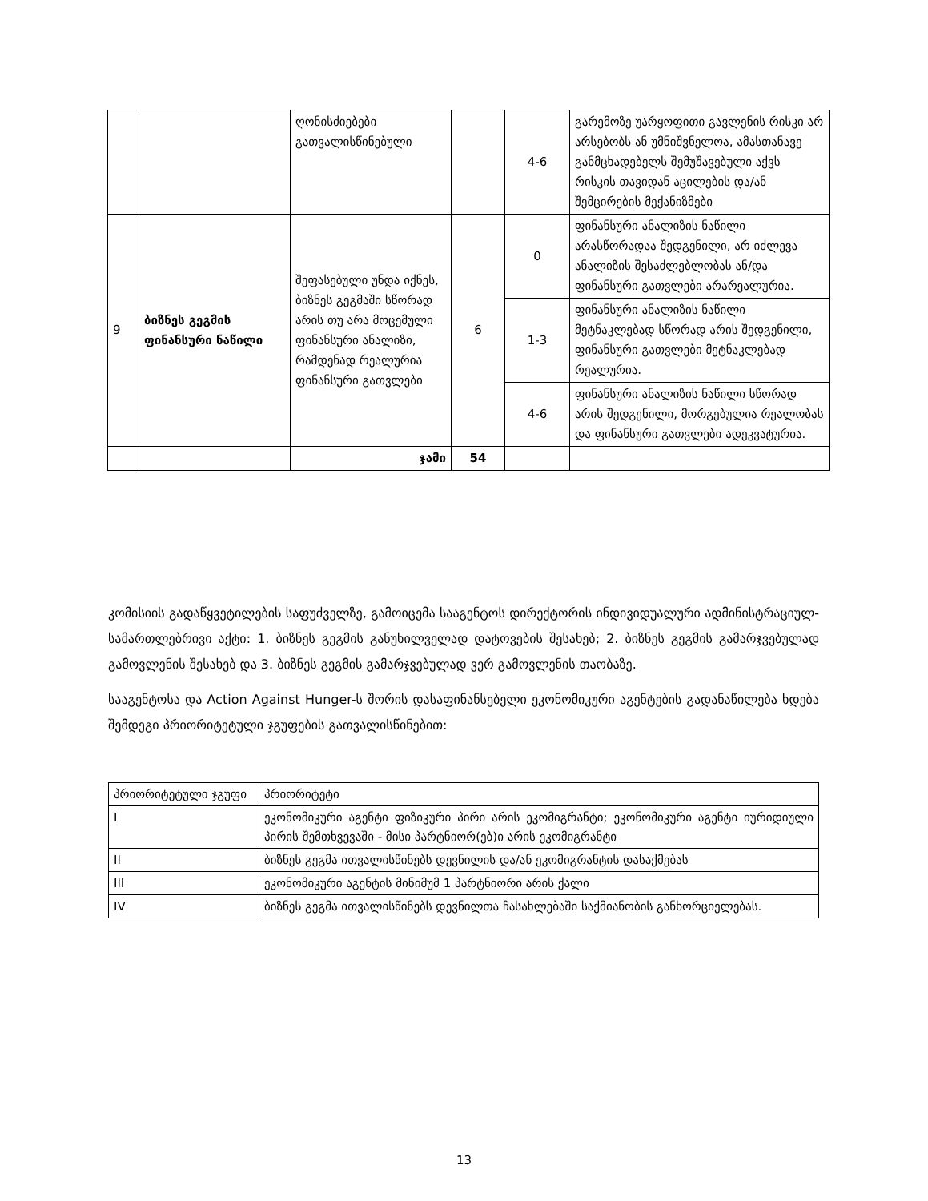| | | ღონისძიებები გათვალისწინებული | | 4-6 | გარემოზე უარყოფითი გავლენის რისკი არ არსებობს ან უმნიშვნელოა, ამასთანავე განმცხადებელს შემუშავებული აქვს რისკის თავიდან აცილების და/ან შემცირების მექანიზმები |
| 9 | ბიზნეს გეგმის ფინანსური ნაწილი | შეფასებული უნდა იქნეს, ბიზნეს გეგმაში სწორად არის თუ არა მოცემული ფინანსური ანალიზი, რამდენად რეალურია ფინანსური გათვლები | 6 | 0 | ფინანსური ანალიზის ნაწილი არასწორადაა შედგენილი, არ იძლევა ანალიზის შესაძლებლობას ან/და ფინანსური გათვლები არარეალურია. |
| | | | | 1-3 | ფინანსური ანალიზის ნაწილი მეტნაკლებად სწორად არის შედგენილი, ფინანსური გათვლები მეტნაკლებად რეალურია. |
| | | | | 4-6 | ფინანსური ანალიზის ნაწილი სწორად არის შედგენილი, მორგებულია რეალობას და ფინანსური გათვლები ადეკვატურია. |
| | | ჯამი | 54 | | |
კომისიის გადაწყვეტილების საფუძველზე, გამოიცემა სააგენტოს დირექტორის ინდივიდუალური ადმინისტრაციულ-სამართლებრივი აქტი: 1. ბიზნეს გეგმის განუხილველად დატოვების შესახებ; 2. ბიზნეს გეგმის გამარჯვებულად გამოვლენის შესახებ და 3. ბიზნეს გეგმის გამარჯვებულად ვერ გამოვლენის თაობაზე.
სააგენტოსა და Action Against Hunger-ს შორის დასაფინანსებელი ეკონომიკური აგენტების გადანაწილება ხდება შემდეგი პრიორიტეტული ჯგუფების გათვალისწინებით:
| პრიორიტეტული ჯგუფი | პრიორიტეტი |
| I | ეკონომიკური აგენტი ფიზიკური პირი არის ეკომიგრანტი; ეკონომიკური აგენტი იურიდიული პირის შემთხვევაში - მისი პარტნიორ(ებ)ი არის ეკომიგრანტი |
| II | ბიზნეს გეგმა ითვალისწინებს დევნილის და/ან ეკომიგრანტის დასაქმებას |
| III | ეკონომიკური აგენტის მინიმუმ 1 პარტნიორი არის ქალი |
| IV | ბიზნეს გეგმა ითვალისწინებს დევნილთა ჩასახლებაში საქმიანობის განხორციელებას. |
13